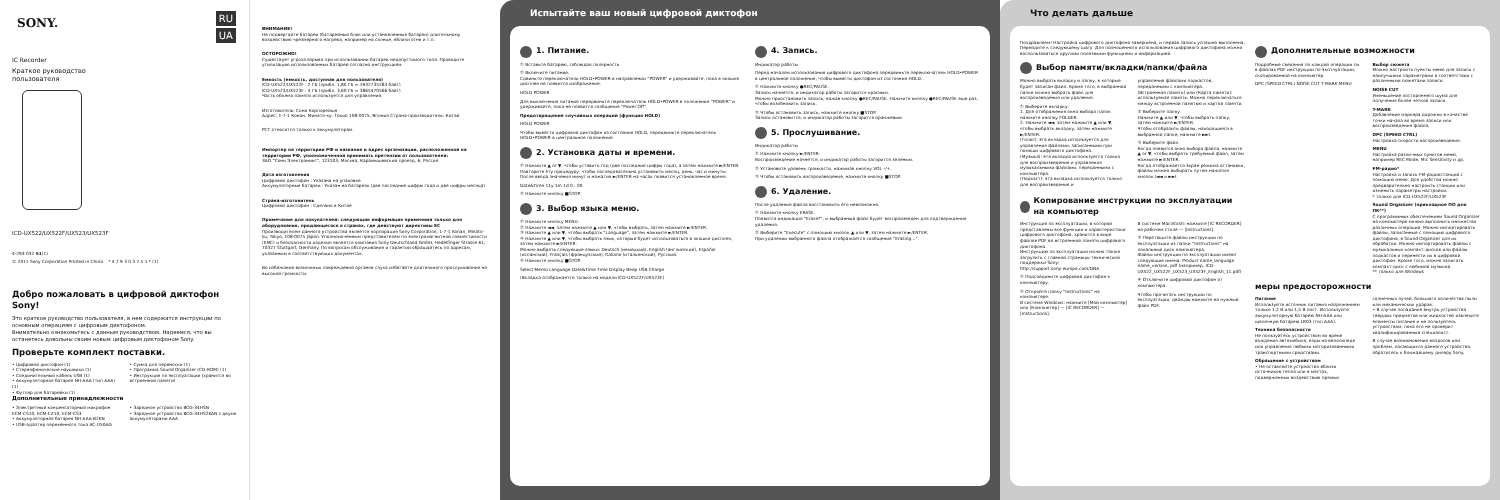SONY.
RU
UA
IC Recorder
Краткое руководство
пользователя
ICD-UX522/UX522F/UX523/UX523F
4-293-032-51(1)
© 2011 Sony Corporation Printed in China * 4 2 9 3 0 3 2 5 1 * (1)
Добро пожаловать в цифровой диктофон Sony!
Это краткое руководство пользователя, в нем содержатся инструкции по основным операциям с цифровым диктофоном.
Внимательно ознакомьтесь с данным руководством. Надеемся, что вы останетесь довольны своим новым цифровым диктофоном Sony.
Проверьте комплект поставки.
• Цифровой диктофон (1)
• Стереофонические наушники (1)
• Соединительный кабель USB (1)
• Аккумуляторная батарея NH-AAA (тип AAA) (1)
• Футляр для батарейки (1)
• Сумка для переноски (1)
• Программа Sound Organizer (CD-ROM) (1)
• Инструкция по эксплуатации (хранится во встроенной памяти)
Дополнительные принадлежности
• Электретный конденсаторный микрофон ECM-CS10, ECM-CZ10, ECM-CS3
• Аккумуляторная батарея NH-AAA-B2KN
• USB-адаптер переменного тока AC-U50AG
• Зарядное устройство BCG-34HSN
• Зарядное устройство BCG-34HS2KAN с двумя аккумуляторами AAA
ВНИМАНИЕ!
Не подвергайте батареи (батарейный блок или установленные батареи) длительному воздействию чрезмерного нагрева, например на солнце, вблизи огня и т.п.
ОСТОРОЖНО!
Существует угроза взрыва при использовании батареи недопустимого типа. Проводите утилизацию использованных батарей согласно инструкциям.
Емкость (емкость, доступная для пользователя)
ICD-UX522/UX522F : 2 ГБ (прибл. 1,80 ГБ = 1932735283 байт)
ICD-UX523/UX523F : 4 ГБ (прибл. 3,60 ГБ = 3865470566 байт)
Часть объема памяти используется для управления.
Изготовитель: Сони Корпорейшн
Адрес: 1-7-1 Конан, Минато-ку, Токио 108-0075, Япония Страна-производитель: Китай
РСТ относится только к аккумуляторам.
Импортер на территории РФ и название и адрес организации, расположенной на территории РФ, уполномоченной принимать претензии от пользователей:
ЗАО “Сони Электроникс”, 123103, Москва, Карамышевский проезд, 6, Россия
Дата изготовления
Цифровой диктофон : Указана на упаковке
Аккумуляторные батареи : Указан на батареях (две последние цифры года и две цифры месяца)
Страна-изготовитель
Цифровой диктофон : Сделано в Китае
Примечание для покупателей: следующая информация применима только для оборудования, продающегося в странах, где действуют директивы ЕС
Производителем данного устройства является корпорация Sony Corporation, 1-7-1 Konan, Minato-ku, Tokyo, 108-0075 Japan. Уполномоченным представителем по электромагнитной совместимости (EMC) и безопасности изделия является компания Sony Deutschland GmbH, Hedelfinger Strasse 61, 70327 Stuttgart, Germany. По вопросам обслуживания и гарантии обращайтесь по адресам, указанным в соответствующих документах.
Во избежание возможных повреждений органов слуха избегайте длительного прослушивания на высокой громкости.
Испытайте ваш новый цифровой диктофон
1. Питание.
① Вставьте батарею, соблюдая полярность.
② Включите питание.
Сдвиньте переключатель HOLD•POWER в направлении “POWER” и удерживайте, пока в окошке дисплея не появится изображение.
HOLD POWER
Для выключения питания передвиньте переключатель HOLD•POWER в положение “POWER” и удерживайте, пока не появится сообщение “Power Off”.
Предотвращение случайных операций (функция HOLD)
HOLD POWER
Чтобы вывести цифровой диктофон из состояния HOLD, передвиньте переключатель HOLD•POWER в центральное положение.
2. Установка даты и времени.
① Нажмите ▲ or ▼, чтобы уставить год (две последние цифры года), а затем нажмите ►/ENTER. Повторите эту процедуру, чтобы последовательно установить месяц, день, час и минуты.
После ввода значения минут и нажатия ►/ENTER на часах появится установленное время.
Date&Time 11y 1m 1d 0 : 00
② Нажмите кнопку ■STOP.
3. Выбор языка меню.
① Нажмите кнопку MENU.
② Нажмите ◄◄, затем нажмите ▲ или ▼, чтобы выбрать, затем нажмите ►/ENTER.
③ Нажмите ▲ или ▼, чтобы выбрать “Language”, затем нажмите ►/ENTER.
④ Нажмите ▲ или ▼, чтобы выбрать язык, который будет использоваться в окошке дисплея, затем нажмите ►/ENTER.
Можно выбрать следующие языки: Deutsch (немецкий), English (английский), Español (испанский), Français (французский), Italiano (итальянский), Русский.
⑤ Нажмите кнопку ■STOP.
Select Memo Language Date&Time Time Display Beep USB Charge
(Вкладка отображается только на модели ICD-UX522F/UX523F.)
4. Запись.
Индикатор работы
Перед началом использования цифрового диктофона передвиньте переключатель HOLD•POWER в центральное положение, чтобы вывести диктофон из состояния HOLD.
① Нажмите кнопку ●REC/PAUSE.
Запись начнется, и индикатор работы загорится красным.
Можно приостановить запись, нажав кнопку ●REC/PAUSE. Нажмите кнопку ●REC/PAUSE еще раз, чтобы возобновить запись.
② Чтобы остановить запись, нажмите кнопку ■STOP.
Запись остановится, и индикатор работы загорится оранжевым.
5. Прослушивание.
Индикатор работы
① Нажмите кнопку ►/ENTER.
Воспроизведение начнется, и индикатор работы загорится зеленым.
② Установите уровень громкости, нажимая кнопку VOL –/+.
③ Чтобы остановить воспроизведение, нажмите кнопку ■STOP.
6. Удаление.
После удаления файла восстановить его невозможно.
① Нажмите кнопку ERASE.
Появится индикация “Erase?”, и выбранный файл будет воспроизведен для подтверждения удаления.
② Выберите “Execute” с помощью кнопок ▲ или ▼, затем нажмите ►/ENTER.
При удалении выбранного файла отображается сообщение “Erasing…”.
Что делать дальше
Поздравляем! Настройка цифрового диктофона завершена, и первая запись успешно выполнена. Перейдите к следующему шагу. Для полноценного использования цифрового диктофона можно воспользоваться другими полезными функциями и информацией.
Выбор памяти/вкладки/папки/файла
Можно выбрать вкладку и папку, в которые будет записан файл. Кроме того, в выбранной папке можно выбрать файл для воспроизведения или удаления.
① Выберите вкладку.
1. Для отображения окна выбора папок нажмите кнопку FOLDER.
2. Нажмите ◄◄, затем нажмите ▲ или ▼, чтобы выбрать вкладку, затем нажмите ►/ENTER.
(Голос): эта вкладка используется для управления файлами, записанными при помощи цифрового диктофона.
(Музыка): эта вкладка используется только для воспроизведения и управления музыкальными файлами, переданными с компьютера.
(Подкаст): эта вкладка используется только для воспроизведения и
управления файлами подкастов, переданными с компьютера.
(Встроенная память) или (Карта памяти): используемая память. Можно переключаться между встроенной памятью и картой памяти.
② Выберите папку.
Нажмите ▲ или ▼, чтобы выбрать папку, затем нажмите ►/ENTER.
Чтобы отобразить файлы, находящиеся в выбранной папке, нажмите ►►I.
③ Выберите файл.
Когда появится окно выбора файла, нажмите ▲ or ▼, чтобы выбрать требуемый файл, затем нажмите ►/ENTER.
Когда отображается экран режима остановки, файлы можно выбирать путем нажатия кнопок I◄◄ и ►►I.
Копирование инструкции по эксплуатации на компьютер
Инструкция по эксплуатации, в которой представлены все функции и характеристики цифрового диктофона, хранится в виде файлов PDF во встроенной памяти цифрового диктофона.
Инструкцию по эксплуатации можно также загрузить с главной страницы технической поддержки Sony:
http://support.sony-europe.com/DNA
① Подсоедините цифровой диктофон к компьютеру.
② Откройте папку “Instructions” на компьютере.
В системе Windows: нажмите [Мой компьютер] или [Компьютер] — [IC RECORDER] — [Instructions].
В системе Macintosh: нажмите [IC RECORDER] на рабочем столе — [Instructions].
③ Перетащите файлы инструкции по эксплуатации из папки “Instructions” на локальный диск компьютера.
Файлы инструкции по эксплуатации имеют следующие имена: Product name_language name_version. pdf (например, ICD-UX522_UX522F_UX523_UX523F_English_11.pdf)
④ Отключите цифровой диктофон от компьютера.
Чтобы прочитать инструкции по эксплуатации, дважды нажмите на нужный файл PDF.
Дополнительные возможности
Подробные сведения по каждой операции см. в файлах PDF инструкции по эксплуатации, скопированной на компьютер.
DPC (SPEED CTRL) NOISE CUT T-MARK MENU
Выбор сюжета
Можно настроить пункты меню для записи с наилучшими параметрами в соответствии с различными сюжетами записи.
NOISE CUT
Уменьшение постороннего шума для получения более четкой записи.
T-MARK
Добавление маркера дорожки в качестве точки начала во время записи или воспроизведения файла.
DPC (SPEED CTRL)
Настройка скорости воспроизведения.
MENU
Настройка различных пунктов меню, например REC Mode, Mic Sensitivity и др.
FM-радио*
Настройка и запись FM-радиостанций с помощью меню. Для удобства можно предварительно настроить станции или изменить параметры настройки.
* только для ICD-UX522F/UX523F
Sound Organizer (прикладное ПО для ПК**)
С программным обеспечением Sound Organizer на компьютере можно выполнить множество различных операций. Можно импортировать файлы, записанные с помощью цифрового диктофона, в Sound Organizer для их обработки. Можно импортировать файлы с музыкальных компакт-дисков или файлы подкастов и перенести их в цифровой диктофон. Кроме того, можно записать компакт-диск с любимой музыкой.
** только для Windows
меры предосторожности
Питание
Используйте источник питания напряжением только 1,2 В или 1,5 В пост. Используйте аккумуляторную батарею NH-AAA или щелочную батарею LR03 (тип AAA).
Техника безопасности
Не пользуйтесь устройством во время вождения автомобиля, езды на велосипеде или управления любыми моторизованными транспортными средствами.
Обращение с устройством
• Не оставляйте устройство вблизи источников тепла или в местах, подверженных воздействию прямых
солнечных лучей, большого количества пыли или механических ударов.
• В случае попадания внутрь устройства твердых предметов или жидкостей извлеките элементы питания и не пользуйтесь устройством, пока его не проверит квалифицированный специалист.
В случае возникновения вопросов или проблем, касающихся данного устройства, обратитесь к ближайшему дилеру Sony.